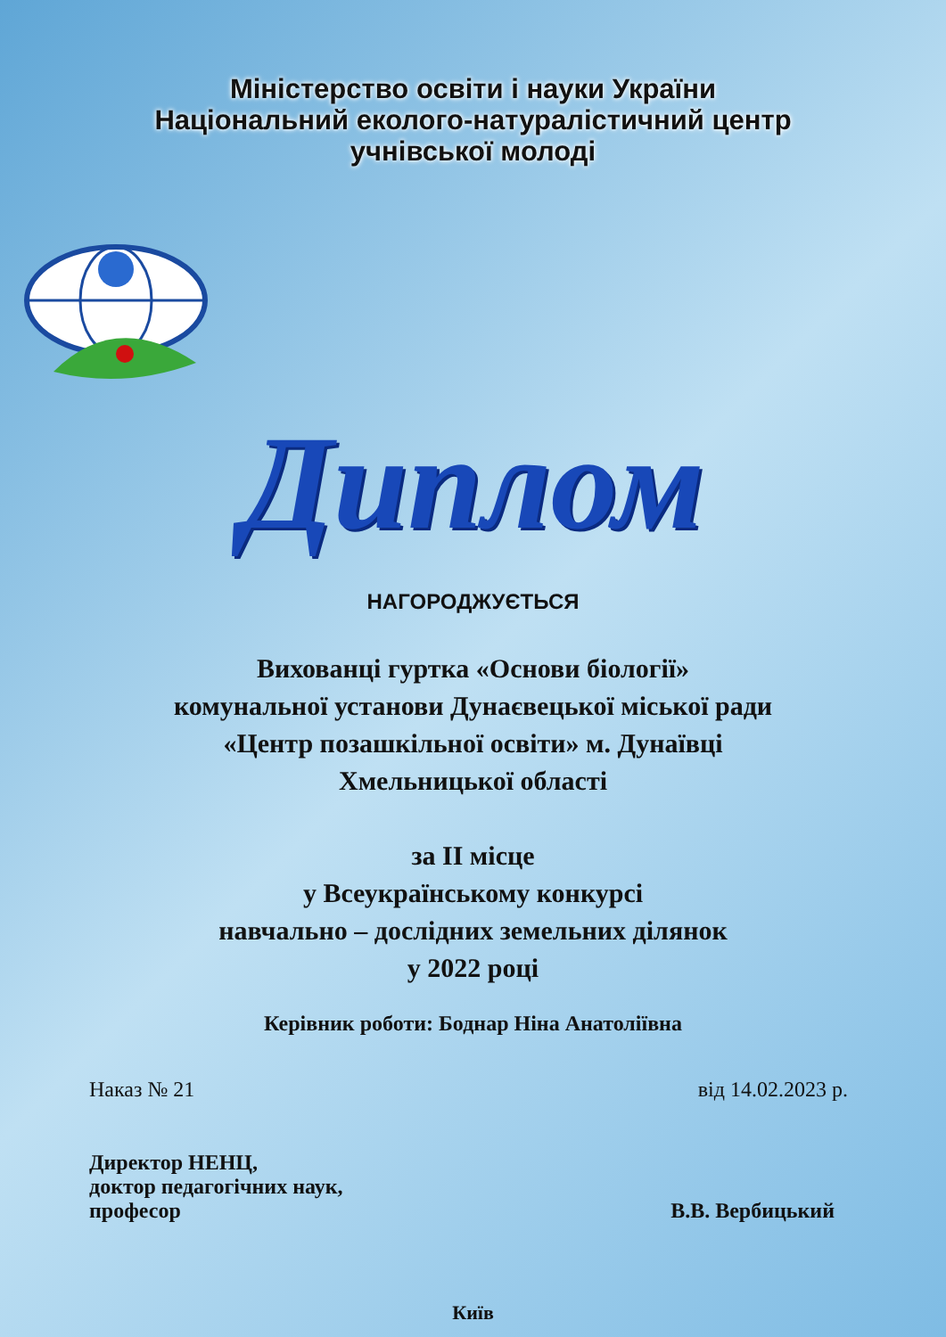Міністерство освіти і науки України
Національний еколого-натуралістичний центр
учнівської молоді
Диплом
НАГОРОДЖУЄТЬСЯ
Вихованці гуртка «Основи біології»
комунальної установи Дунаєвецької міської ради
«Центр позашкільної освіти» м. Дунаївці
Хмельницької області
за II місце
у Всеукраїнському конкурсі
навчально – дослідних земельних ділянок
у 2022 році
Керівник роботи: Боднар Ніна Анатоліївна
Наказ № 21 від 14.02.2023 р.
Директор НЕНЦ,
доктор педагогічних наук,
професор В.В. Вербицький
Київ